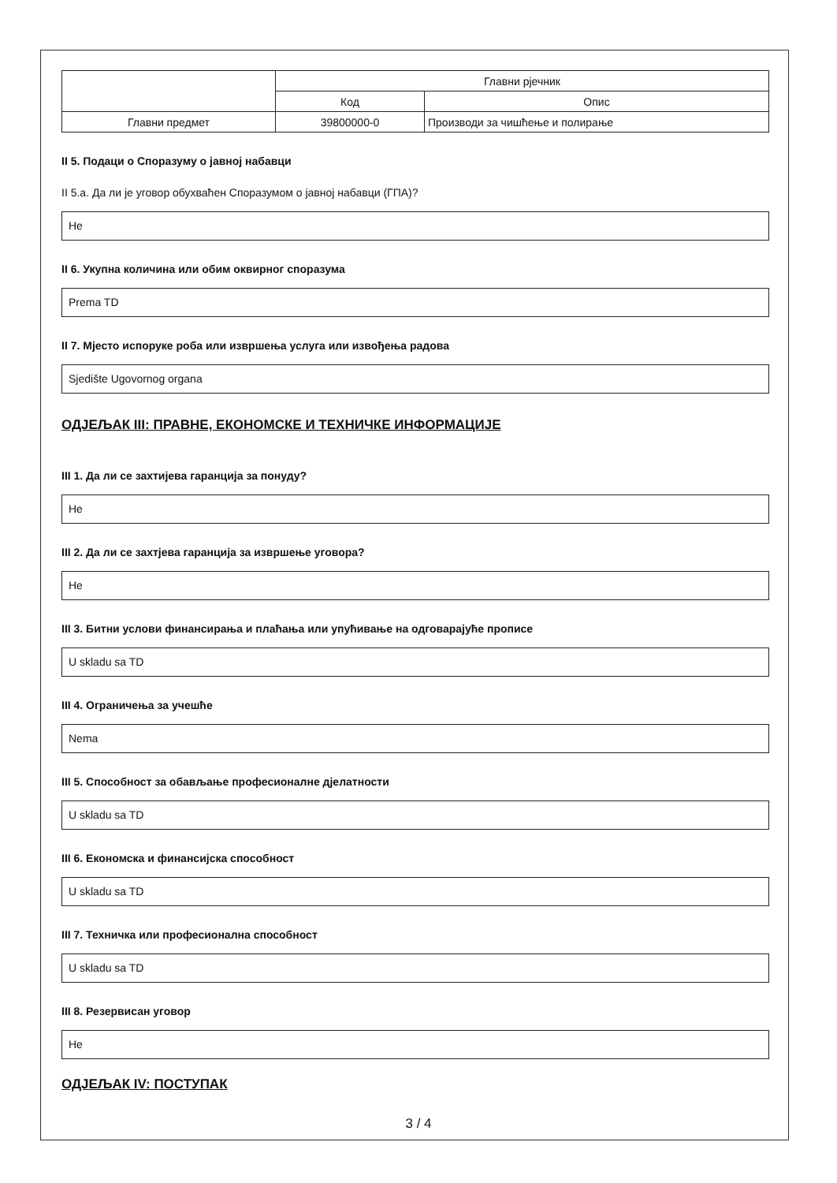| | Главни рјечник | |
| | Код | Опис |
| Главни предмет | 39800000-0 | Производи за чишћење и полирање |
II 5. Подаци о Споразуму о јавној набавци
II 5.a. Да ли је уговор обухваћен Споразумом о јавној набавци (ГПА)?
Не
II 6. Укупна количина или обим оквирног споразума
Prema TD
II 7. Мјесто испоруке роба или извршења услуга или извођења радова
Sjedište Ugovornog organa
ОДЈЕЉАК III: ПРАВНЕ, ЕКОНОМСКЕ И ТЕХНИЧКЕ ИНФОРМАЦИЈЕ
III 1. Да ли се захтијева гаранција за понуду?
Не
III 2. Да ли се захтјева гаранција за извршење уговора?
Не
III 3. Битни услови финансирања и плаћања или упућивање на одговарајуће прописе
U skladu sa TD
III 4. Ограничења за учешће
Nema
III 5. Способност за обављање професионалне дјелатности
U skladu sa TD
III 6. Економска и финансијска способност
U skladu sa TD
III 7. Техничка или професионална способност
U skladu sa TD
III 8. Резервисан уговор
Не
ОДЈЕЉАК IV: ПОСТУПАК
3 / 4